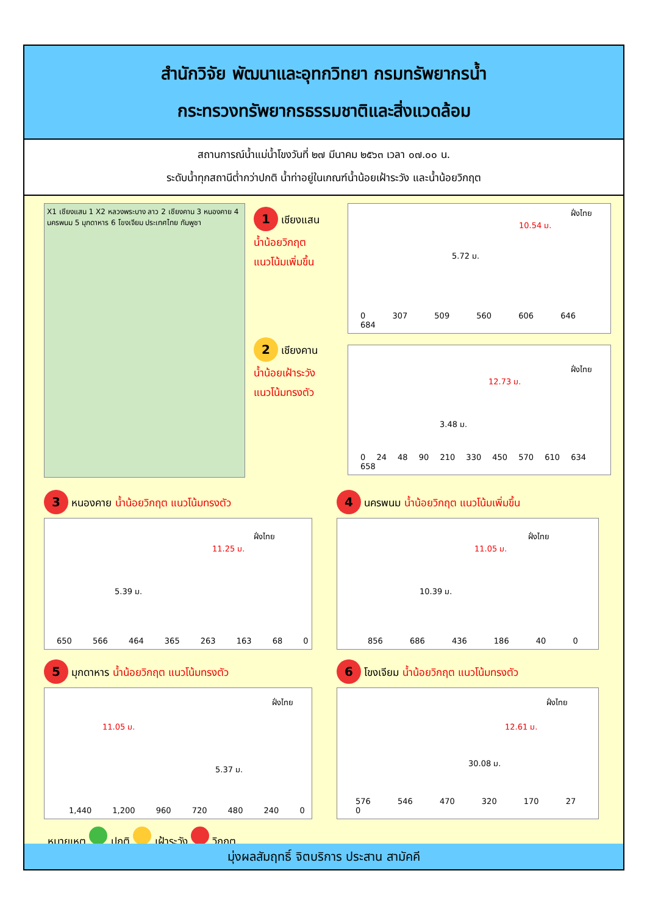สำนักวิจัย พัฒนาและอุทกวิทยา กรมทรัพยากรน้ำ
กระทรวงทรัพยากรธรรมชาติและสิ่งแวดล้อม
สถานการณ์น้ำแม่น้ำโขงวันที่ ๒๗ มีนาคม ๒๕๖๓ เวลา ๐๗.๐๐ น.
ระดับน้ำทุกสถานีต่ำกว่าปกติ น้ำท่าอยู่ในเกณฑ์น้ำน้อยเฝ้าระวัง และน้ำน้อยวิกฤต
X1 เชียงแสน 1 X2 หลวงพระบาง ลาว 2 เชียงคาน 3 หนองคาย 4 นครพนม 5 มุกดาหาร 6 โขงเจียม ประเทศไทย กัมพูชา
1 เชียงแสน
น้ำน้อยวิกฤต
แนวโน้มเพิ่มขึ้น
2 เชียงคาน
น้ำน้อยเฝ้าระวัง
แนวโน้มทรงตัว
ฝั่งไทย
10.54 ม.
5.72 ม.
0 307 509 560 606 646 684
ฝั่งไทย
12.73 ม.
3.48 ม.
0 24 48 90 210 330 450 570 610 634 658
3 หนองคาย น้ำน้อยวิกฤต แนวโน้มทรงตัว
ฝั่งไทย
11.25 ม.
5.39 ม.
650 566 464 365 263 163 68 0
4 นครพนม น้ำน้อยวิกฤต แนวโน้มเพิ่มขึ้น
ฝั่งไทย
11.05 ม.
10.39 ม.
856 686 436 186 40 0
5 มุกดาหาร น้ำน้อยวิกฤต แนวโน้มทรงตัว
ฝั่งไทย
11.05 ม.
5.37 ม.
1,440 1,200 960 720 480 240 0
6 โขงเจียม น้ำน้อยวิกฤต แนวโน้มทรงตัว
ฝั่งไทย
12.61 ม.
30.08 ม.
576 546 470 320 170 27 0
หมายเหตุ ปกติ เฝ้าระวัง วิกฤต
มุ่งผลสัมฤทธิ์ จิตบริการ ประสาน สามัคคี